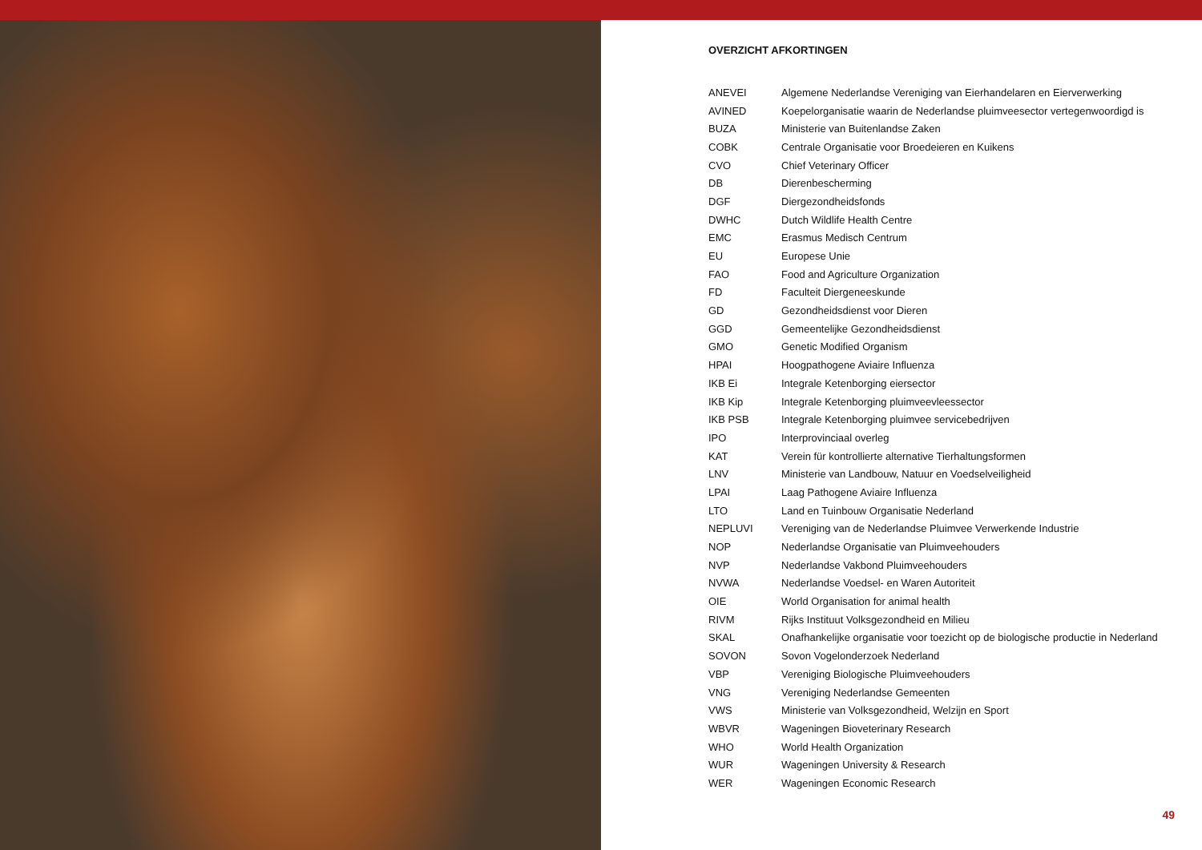OVERZICHT AFKORTINGEN
| ANEVEI | Algemene Nederlandse Vereniging van Eierhandelaren en Eierverwerking |
| AVINED | Koepelorganisatie waarin de Nederlandse pluimveesector vertegenwoordigd is |
| BUZA | Ministerie van Buitenlandse Zaken |
| COBK | Centrale Organisatie voor Broedeieren en Kuikens |
| CVO | Chief Veterinary Officer |
| DB | Dierenbescherming |
| DGF | Diergezondheidsfonds |
| DWHC | Dutch Wildlife Health Centre |
| EMC | Erasmus Medisch Centrum |
| EU | Europese Unie |
| FAO | Food and Agriculture Organization |
| FD | Faculteit Diergeneeskunde |
| GD | Gezondheidsdienst voor Dieren |
| GGD | Gemeentelijke Gezondheidsdienst |
| GMO | Genetic Modified Organism |
| HPAI | Hoogpathogene Aviaire Influenza |
| IKB Ei | Integrale Ketenborging eiersector |
| IKB Kip | Integrale Ketenborging pluimveevleessector |
| IKB PSB | Integrale Ketenborging pluimvee servicebedrijven |
| IPO | Interprovinciaal overleg |
| KAT | Verein für kontrollierte alternative Tierhaltungsformen |
| LNV | Ministerie van Landbouw, Natuur en Voedselveiligheid |
| LPAI | Laag Pathogene Aviaire Influenza |
| LTO | Land en Tuinbouw Organisatie Nederland |
| NEPLUVI | Vereniging van de Nederlandse Pluimvee Verwerkende Industrie |
| NOP | Nederlandse Organisatie van Pluimveehouders |
| NVP | Nederlandse Vakbond Pluimveehouders |
| NVWA | Nederlandse Voedsel- en Waren Autoriteit |
| OIE | World Organisation for animal health |
| RIVM | Rijks Instituut Volksgezondheid en Milieu |
| SKAL | Onafhankelijke organisatie voor toezicht op de biologische productie in Nederland |
| SOVON | Sovon Vogelonderzoek Nederland |
| VBP | Vereniging Biologische Pluimveehouders |
| VNG | Vereniging Nederlandse Gemeenten |
| VWS | Ministerie van Volksgezondheid, Welzijn en Sport |
| WBVR | Wageningen Bioveterinary Research |
| WHO | World Health Organization |
| WUR | Wageningen University & Research |
| WER | Wageningen Economic Research |
49